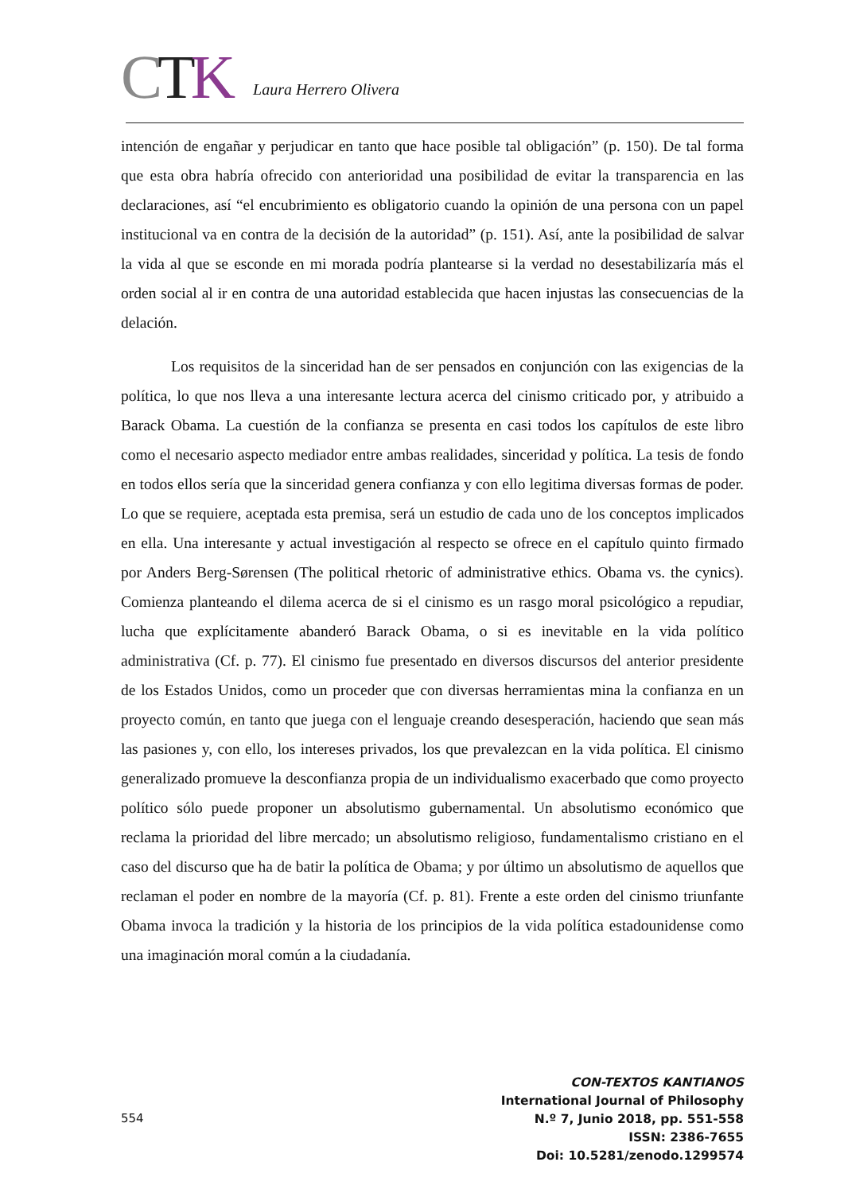CTK
Laura Herrero Olivera
intención de engañar y perjudicar en tanto que hace posible tal obligación” (p. 150). De tal forma que esta obra habría ofrecido con anterioridad una posibilidad de evitar la transparencia en las declaraciones, así “el encubrimiento es obligatorio cuando la opinión de una persona con un papel institucional va en contra de la decisión de la autoridad” (p. 151). Así, ante la posibilidad de salvar la vida al que se esconde en mi morada podría plantearse si la verdad no desestabilizaría más el orden social al ir en contra de una autoridad establecida que hacen injustas las consecuencias de la delación.
Los requisitos de la sinceridad han de ser pensados en conjunción con las exigencias de la política, lo que nos lleva a una interesante lectura acerca del cinismo criticado por, y atribuido a Barack Obama. La cuestión de la confianza se presenta en casi todos los capítulos de este libro como el necesario aspecto mediador entre ambas realidades, sinceridad y política. La tesis de fondo en todos ellos sería que la sinceridad genera confianza y con ello legitima diversas formas de poder. Lo que se requiere, aceptada esta premisa, será un estudio de cada uno de los conceptos implicados en ella. Una interesante y actual investigación al respecto se ofrece en el capítulo quinto firmado por Anders Berg-Sørensen (The political rhetoric of administrative ethics. Obama vs. the cynics). Comienza planteando el dilema acerca de si el cinismo es un rasgo moral psicológico a repudiar, lucha que explícitamente abanderó Barack Obama, o si es inevitable en la vida político administrativa (Cf. p. 77). El cinismo fue presentado en diversos discursos del anterior presidente de los Estados Unidos, como un proceder que con diversas herramientas mina la confianza en un proyecto común, en tanto que juega con el lenguaje creando desesperación, haciendo que sean más las pasiones y, con ello, los intereses privados, los que prevalezcan en la vida política. El cinismo generalizado promueve la desconfianza propia de un individualismo exacerbado que como proyecto político sólo puede proponer un absolutismo gubernamental. Un absolutismo económico que reclama la prioridad del libre mercado; un absolutismo religioso, fundamentalismo cristiano en el caso del discurso que ha de batir la política de Obama; y por último un absolutismo de aquellos que reclaman el poder en nombre de la mayoría (Cf. p. 81). Frente a este orden del cinismo triunfante Obama invoca la tradición y la historia de los principios de la vida política estadounidense como una imaginación moral común a la ciudadanía.
554
CON-TEXTOS KANTIANOS
International Journal of Philosophy
N.º 7, Junio 2018, pp. 551-558
ISSN: 2386-7655
Doi: 10.5281/zenodo.1299574